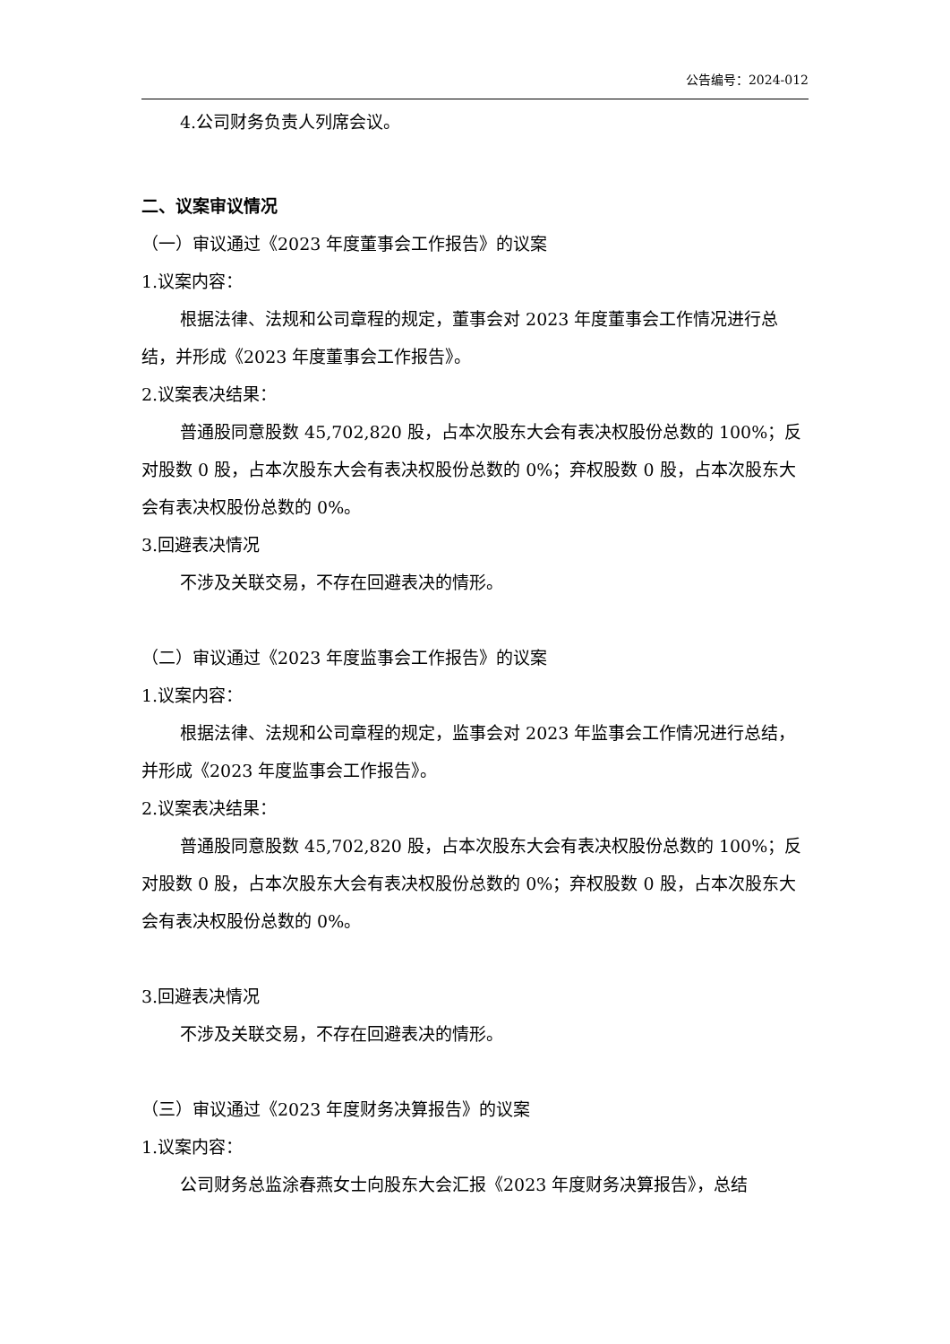公告编号：2024-012
4.公司财务负责人列席会议。
二、议案审议情况
（一）审议通过《2023 年度董事会工作报告》的议案
1.议案内容：
根据法律、法规和公司章程的规定，董事会对 2023 年度董事会工作情况进行总结，并形成《2023 年度董事会工作报告》。
2.议案表决结果：
普通股同意股数 45,702,820 股，占本次股东大会有表决权股份总数的 100%；反对股数 0 股，占本次股东大会有表决权股份总数的 0%；弃权股数 0 股，占本次股东大会有表决权股份总数的 0%。
3.回避表决情况
不涉及关联交易，不存在回避表决的情形。
（二）审议通过《2023 年度监事会工作报告》的议案
1.议案内容：
根据法律、法规和公司章程的规定，监事会对 2023 年监事会工作情况进行总结，并形成《2023 年度监事会工作报告》。
2.议案表决结果：
普通股同意股数 45,702,820 股，占本次股东大会有表决权股份总数的 100%；反对股数 0 股，占本次股东大会有表决权股份总数的 0%；弃权股数 0 股，占本次股东大会有表决权股份总数的 0%。
3.回避表决情况
不涉及关联交易，不存在回避表决的情形。
（三）审议通过《2023 年度财务决算报告》的议案
1.议案内容：
公司财务总监涂春燕女士向股东大会汇报《2023 年度财务决算报告》，总结